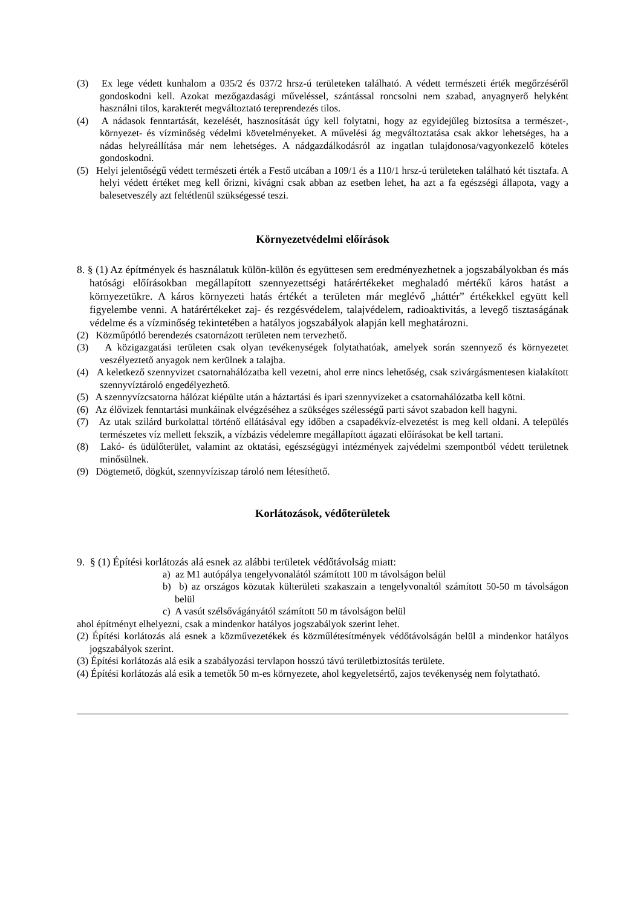(3) Ex lege védett kunhalom a 035/2 és 037/2 hrsz-ú területeken található. A védett természeti érték megőrzéséről gondoskodni kell. Azokat mezőgazdasági műveléssel, szántással roncsolni nem szabad, anyagnyerő helyként használni tilos, karakterét megváltoztató tereprendezés tilos.
(4) A nádasok fenntartását, kezelését, hasznosítását úgy kell folytatni, hogy az egyidejűleg biztosítsa a természet-, környezet- és vízminőség védelmi követelményeket. A művelési ág megváltoztatása csak akkor lehetséges, ha a nádas helyreállítása már nem lehetséges. A nádgazdálkodásról az ingatlan tulajdonosa/vagyonkezelő köteles gondoskodni.
(5) Helyi jelentőségű védett természeti érték a Festő utcában a 109/1 és a 110/1 hrsz-ú területeken található két tisztafa. A helyi védett értéket meg kell őrizni, kivágni csak abban az esetben lehet, ha azt a fa egészségi állapota, vagy a balesetveszély azt feltétlenül szükségessé teszi.
Környezetvédelmi előírások
8. § (1) Az építmények és használatuk külön-külön és együttesen sem eredményezhetnek a jogszabályokban és más hatósági előírásokban megállapított szennyezettségi határértékeket meghaladó mértékű káros hatást a környezetükre. A káros környezeti hatás értékét a területen már meglévő „háttér” értékekkel együtt kell figyelembe venni. A határértékeket zaj- és rezgésvédelem, talajvédelem, radioaktivitás, a levegő tisztaságának védelme és a vízminőség tekintetében a hatályos jogszabályok alapján kell meghatározni.
(2) Közműpótló berendezés csatornázott területen nem tervezhető.
(3) A közigazgatási területen csak olyan tevékenységek folytathatóak, amelyek során szennyező és környezetet veszélyeztető anyagok nem kerülnek a talajba.
(4) A keletkező szennyvizet csatornahálózatba kell vezetni, ahol erre nincs lehetőség, csak szivárgásmentesen kialakított szennyvíztároló engedélyezhető.
(5) A szennyvízcsatorna hálózat kiépülte után a háztartási és ipari szennyvizeket a csatornahálózatba kell kötni.
(6) Az élővizek fenntartási munkáinak elvégzéséhez a szükséges szélességű parti sávot szabadon kell hagyni.
(7) Az utak szilárd burkolattal történő ellátásával egy időben a csapadékvíz-elvezetést is meg kell oldani. A település természetes víz mellett fekszik, a vízbázis védelemre megállapított ágazati előírásokat be kell tartani.
(8) Lakó- és üdülőterület, valamint az oktatási, egészségügyi intézmények zajvédelmi szempontból védett területnek minősülnek.
(9) Dögtemető, dögkút, szennyvíziszap tároló nem létesíthető.
Korlátozások, védőterületek
9. § (1) Építési korlátozás alá esnek az alábbi területek védőtávolság miatt:
a) az M1 autópálya tengelyvonalától számított 100 m távolságon belül
b) b) az országos közutak külterületi szakaszain a tengelyvonaltól számított 50-50 m távolságon belül
c) A vasút szélsővágányától számított 50 m távolságon belül
ahol építményt elhelyezni, csak a mindenkor hatályos jogszabályok szerint lehet.
(2) Építési korlátozás alá esnek a közművezetékek és közműlétesítmények védőtávolságán belül a mindenkor hatályos jogszabályok szerint.
(3) Építési korlátozás alá esik a szabályozási tervlapon hosszú távú területbiztosítás területe.
(4) Építési korlátozás alá esik a temetők 50 m-es környezete, ahol kegyeletsértő, zajos tevékenység nem folytatható.